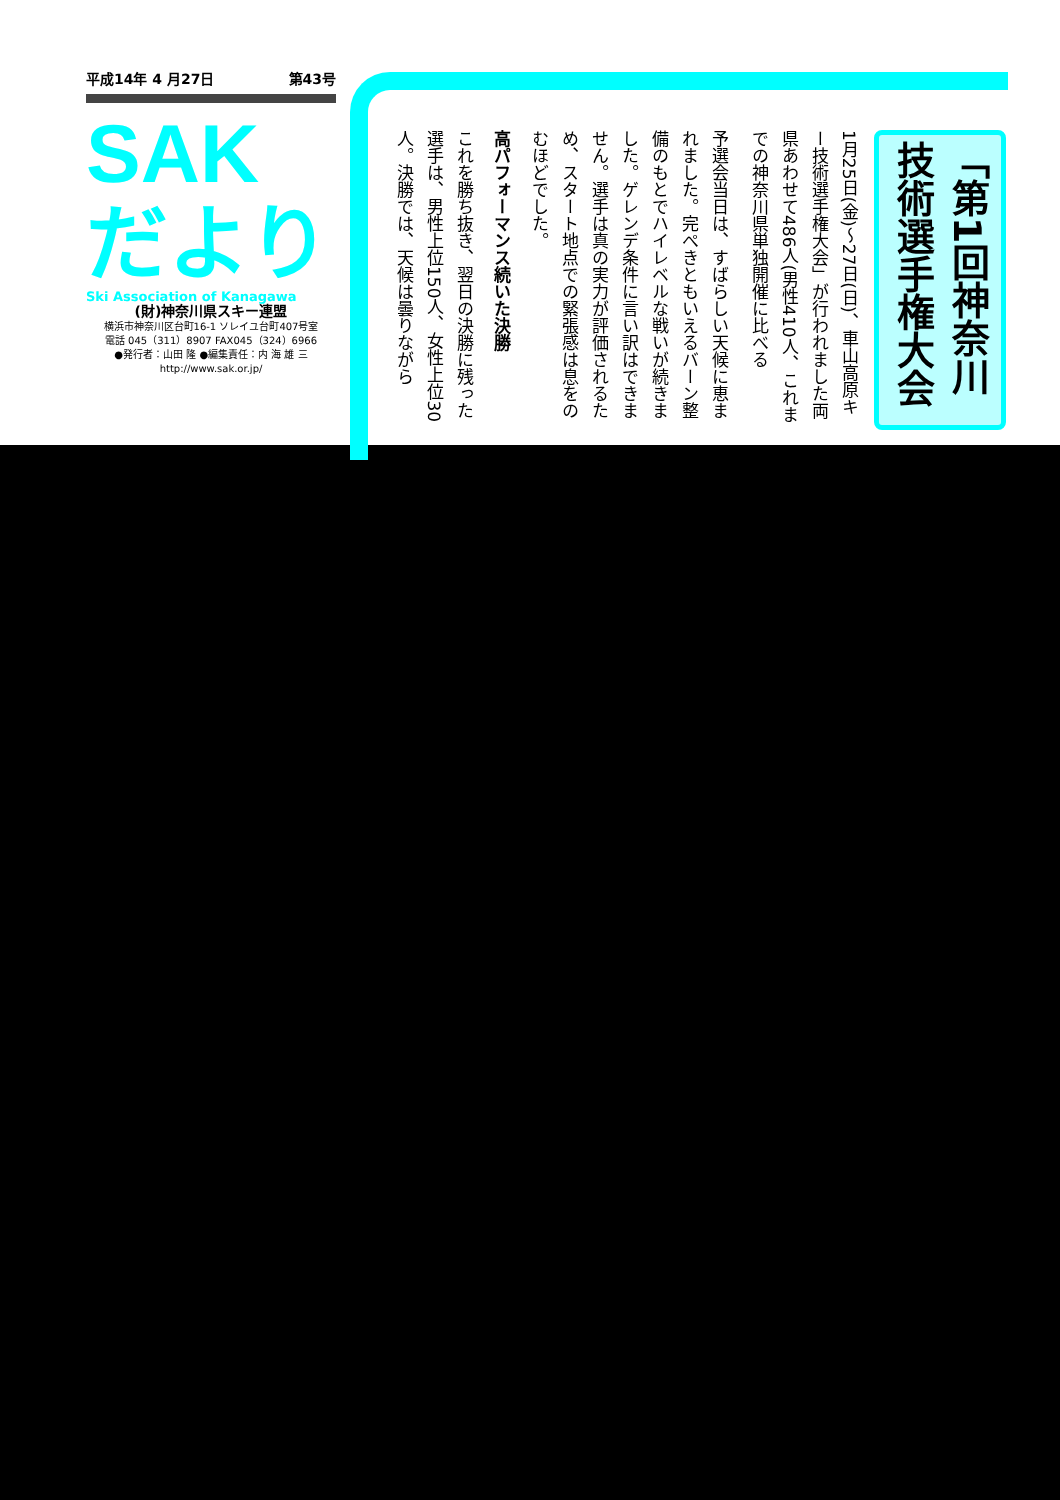平成14年 4 月27日 第43号
SAK
だより
Ski Association of Kanagawa
(財)神奈川県スキー連盟
横浜市神奈川区台町16-1 ソレイユ台町407号室
電話 045（311）8907 FAX045（324）6966
●発行者：山田 隆 ●編集責任：内 海 雄 三
http://www.sak.or.jp/
「第1回神奈川
技術選手権大会
1月25日(金)〜27日(日)、車山高原キー技術選手権大会」が行われました両県あわせて486人(男性410人、これまでの神奈川県単独開催に比べる
予選会当日は、すばらしい天候に恵まれました。完ぺきともいえるバーン整備のもとでハイレベルな戦いが続きました。ゲレンデ条件に言い訳はできません。選手は真の実力が評価されるため、スタート地点での緊張感は息をのむほどでした。
高パフォーマンス続いた決勝
これを勝ち抜き、翌日の決勝に残った選手は、男性上位150人、女性上位30人。決勝では、天候は曇りながら